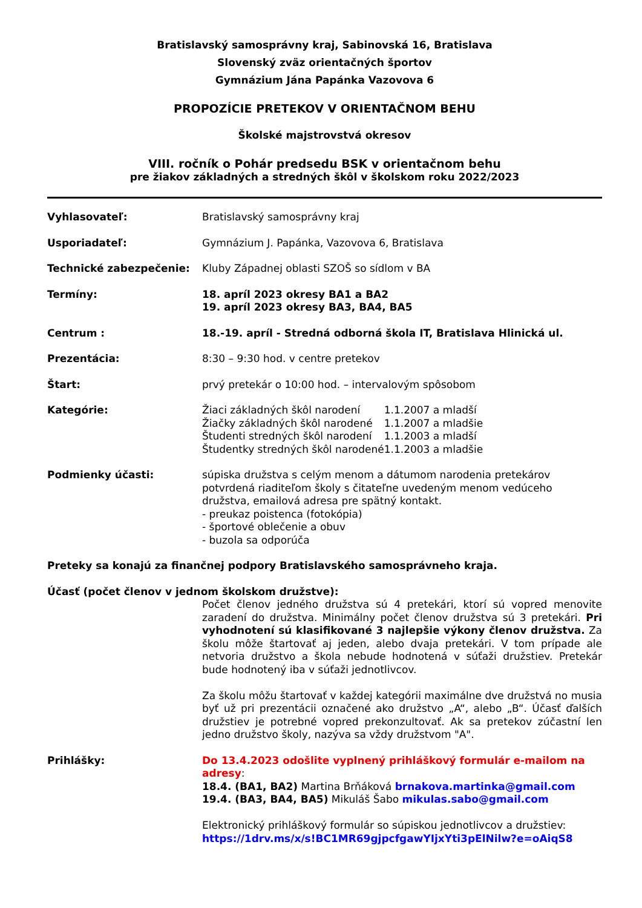Bratislavský samosprávny kraj, Sabinovská 16, Bratislava
Slovenský zväz orientačných športov
Gymnázium Jána Papánka Vazovova 6
PROPOZÍCIE PRETEKOV V ORIENTAČNOM BEHU
Školské majstrovstvá okresov
VIII. ročník o Pohár predsedu BSK v orientačnom behu
pre žiakov základných a stredných škôl v školskom roku 2022/2023
Vyhlasovateľ: Bratislavský samosprávny kraj
Usporiadateľ: Gymnázium J. Papánka, Vazovova 6, Bratislava
Technické zabezpečenie: Kluby Západnej oblasti SZOŠ so sídlom v BA
Termíny: 18. apríl 2023 okresy BA1 a BA2
19. apríl 2023 okresy BA3, BA4, BA5
Centrum : 18.-19. apríl - Stredná odborná škola IT, Bratislava Hlinická ul.
Prezentácia: 8:30 – 9:30 hod. v centre pretekov
Štart: prvý pretekár o 10:00 hod. – intervalovým spôsobom
Kategórie:
| Žiaci základných škôl narodení | 1.1.2007 a mladší |
| Žiačky základných škôl narodené | 1.1.2007 a mladšie |
| Študenti stredných škôl narodení | 1.1.2003 a mladší |
| Študentky stredných škôl narodené | 1.1.2003 a mladšie |
Podmienky účasti: súpiska družstva s celým menom a dátumom narodenia pretekárov potvrdená riaditeľom školy s čitateľne uvedeným menom vedúceho družstva, emailová adresa pre spätný kontakt.
- preukaz poistenca (fotokópia)
- športové oblečenie a obuv
- buzola sa odporúča
Preteky sa konajú za finančnej podpory Bratislavského samosprávneho kraja.
Účasť (počet členov v jednom školskom družstve):
Počet členov jedného družstva sú 4 pretekári, ktorí sú vopred menovite zaradení do družstva. Minimálny počet členov družstva sú 3 pretekári. Pri vyhodnotení sú klasifikované 3 najlepšie výkony členov družstva. Za školu môže štartovať aj jeden, alebo dvaja pretekári. V tom prípade ale netvoria družstvo a škola nebude hodnotená v súťaži družstiev. Pretekár bude hodnotený iba v súťaži jednotlivcov.
Za školu môžu štartovať v každej kategórii maximálne dve družstvá no musia byť už pri prezentácii označené ako družstvo „A“, alebo „B“. Účasť ďalších družstiev je potrebné vopred prekonzultovať. Ak sa pretekov zúčastní len jedno družstvo školy, nazýva sa vždy družstvom "A".
Prihlášky: Do 13.4.2023 odošlite vyplnený prihláškový formulár e-mailom na adresy:
18.4. (BA1, BA2) Martina Brňáková brnakova.martinka@gmail.com
19.4. (BA3, BA4, BA5) Mikuláš Šabo mikulas.sabo@gmail.com
Elektronický prihláškový formulár so súpiskou jednotlivcov a družstiev:
https://1drv.ms/x/s!BC1MR69gjpcfgawYIjxYti3pElNilw?e=oAiqS8